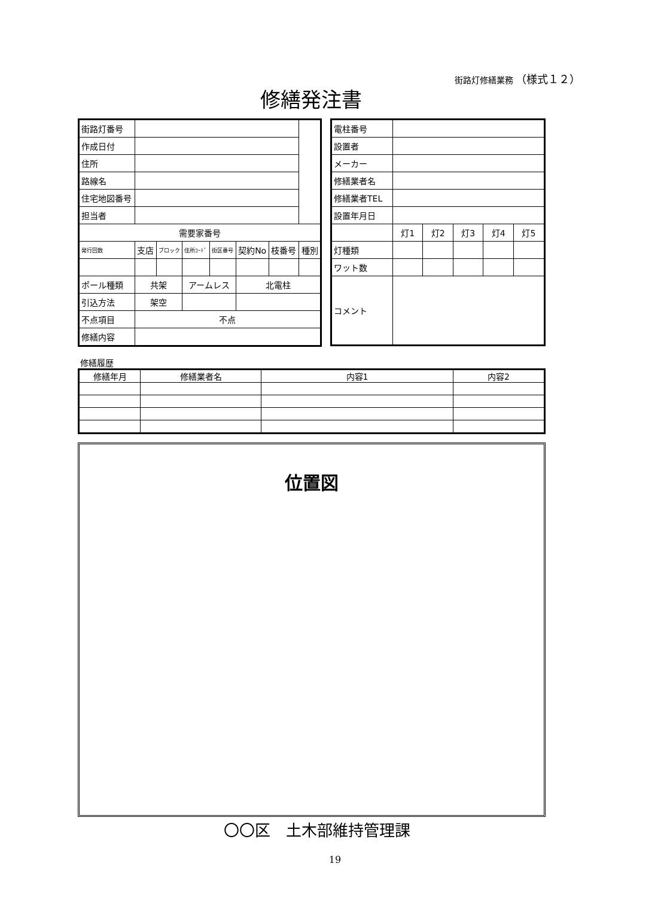街路灯修繕業務 （様式１２）
修繕発注書
| 街路灯番号 | | | | | | | |
| 作成日付 | | | | | | | |
| 住所 | | | | | | | |
| 路線名 | | | | | | | |
| 住宅地図番号 | | | | | | | |
| 担当者 | | | | | | | |
| 需要家番号 | | | | | | | |
| 発行回数 | 支店 | ブロック | 住所ｺｰﾄﾞ | 街区番号 | 契約No | 枝番号 | 種別 |
| ポール種類 | 共架 | | アームレス | | 北電柱 | | |
| 引込方法 | 架空 | | | | | | |
| 不点項目 | 不点 | | | | | | |
| 修繕内容 | | | | | | | |
| 電柱番号 | | | | | |
| 設置者 | | | | | |
| メーカー | | | | | |
| 修繕業者名 | | | | | |
| 修繕業者TEL | | | | | |
| 設置年月日 | | | | | |
| | 灯1 | 灯2 | 灯3 | 灯4 | 灯5 |
| 灯種類 | | | | | |
| ワット数 | | | | | |
| コメント | | | | | |
修繕履歴
| 修繕年月 | 修繕業者名 | 内容1 | 内容2 |
位置図
〇〇区　土木部維持管理課
19